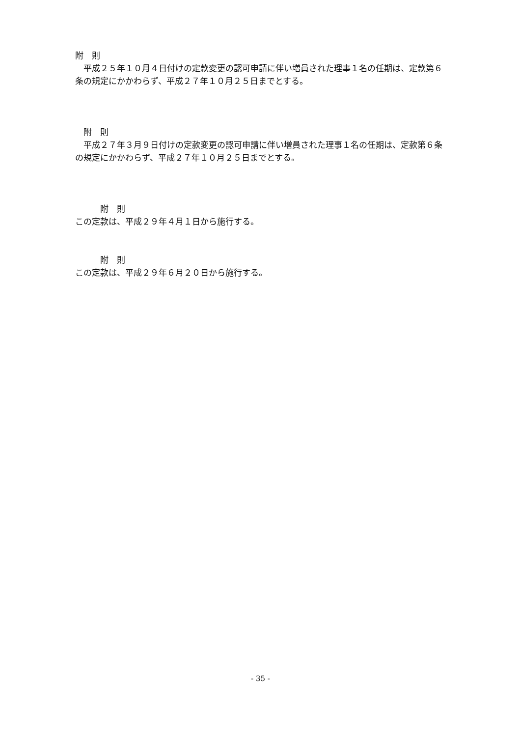附　則
　平成２５年１０月４日付けの定款変更の認可申請に伴い増員された理事１名の任期は、定款第６条の規定にかかわらず、平成２７年１０月２５日までとする。
　附　則
　平成２７年３月９日付けの定款変更の認可申請に伴い増員された理事１名の任期は、定款第６条の規定にかかわらず、平成２７年１０月２５日までとする。
　　　附　則
この定款は、平成２９年４月１日から施行する。
　　　附　則
この定款は、平成２９年６月２０日から施行する。
- 35 -